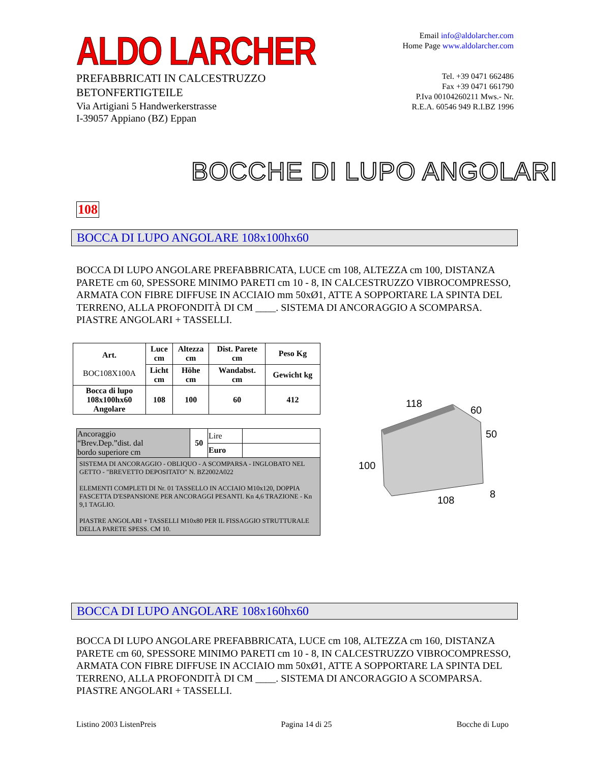ALDO LARCHER
PREFABBRICATI IN CALCESTRUZZO
BETONFERTIGTEILE
Via Artigiani 5 Handwerkerstrasse
I-39057 Appiano (BZ) Eppan
Email info@aldolarcher.com
Home Page www.aldolarcher.com
Tel. +39 0471 662486
Fax +39 0471 661790
P.Iva 00104260211 Mws.- Nr.
R.E.A. 60546 949 R.I.BZ 1996
BOCCHE DI LUPO ANGOLARI
108
BOCCA DI LUPO ANGOLARE 108x100hx60
BOCCA DI LUPO ANGOLARE PREFABBRICATA, LUCE cm 108, ALTEZZA cm 100, DISTANZA PARETE cm 60, SPESSORE MINIMO PARETI cm 10 - 8, IN CALCESTRUZZO VIBROCOMPRESSO, ARMATA CON FIBRE DIFFUSE IN ACCIAIO mm 50xØ1, ATTE A SOPPORTARE LA SPINTA DEL TERRENO, ALLA PROFONDITÀ DI CM ____. SISTEMA DI ANCORAGGIO A SCOMPARSA. PIASTRE ANGOLARI + TASSELLI.
| Art. BOC108X100A | Luce cm | Altezza cm | Dist. Parete cm | Peso Kg |
| | Licht cm | Höhe cm | Wandabst. cm | Gewicht kg |
| Bocca di lupo 108x100hx60 Angolare | 108 | 100 | 60 | 412 |
| Ancoraggio “Brev.Dep.”dist. dal bordo superiore cm | 50 | Lire | |
| | | Euro | |
| SISTEMA DI ANCORAGGIO - OBLIQUO - A SCOMPARSA - INGLOBATO NEL GETTO - "BREVETTO DEPOSITATO" N. BZ2002A022 ELEMENTI COMPLETI DI Nr. 01 TASSELLO IN ACCIAIO M10x120, DOPPIA FASCETTA D'ESPANSIONE PER ANCORAGGI PESANTI. Kn 4,6 TRAZIONE - Kn 9,1 TAGLIO. PIASTRE ANGOLARI + TASSELLI M10x80 PER IL FISSAGGIO STRUTTURALE DELLA PARETE SPESS. CM 10. | | | |
118
60
50
100
108
8
BOCCA DI LUPO ANGOLARE 108x160hx60
BOCCA DI LUPO ANGOLARE PREFABBRICATA, LUCE cm 108, ALTEZZA cm 160, DISTANZA PARETE cm 60, SPESSORE MINIMO PARETI cm 10 - 8, IN CALCESTRUZZO VIBROCOMPRESSO, ARMATA CON FIBRE DIFFUSE IN ACCIAIO mm 50xØ1, ATTE A SOPPORTARE LA SPINTA DEL TERRENO, ALLA PROFONDITÀ DI CM ____. SISTEMA DI ANCORAGGIO A SCOMPARSA. PIASTRE ANGOLARI + TASSELLI.
Listino 2003 ListenPreis Pagina 14 di 25 Bocche di Lupo